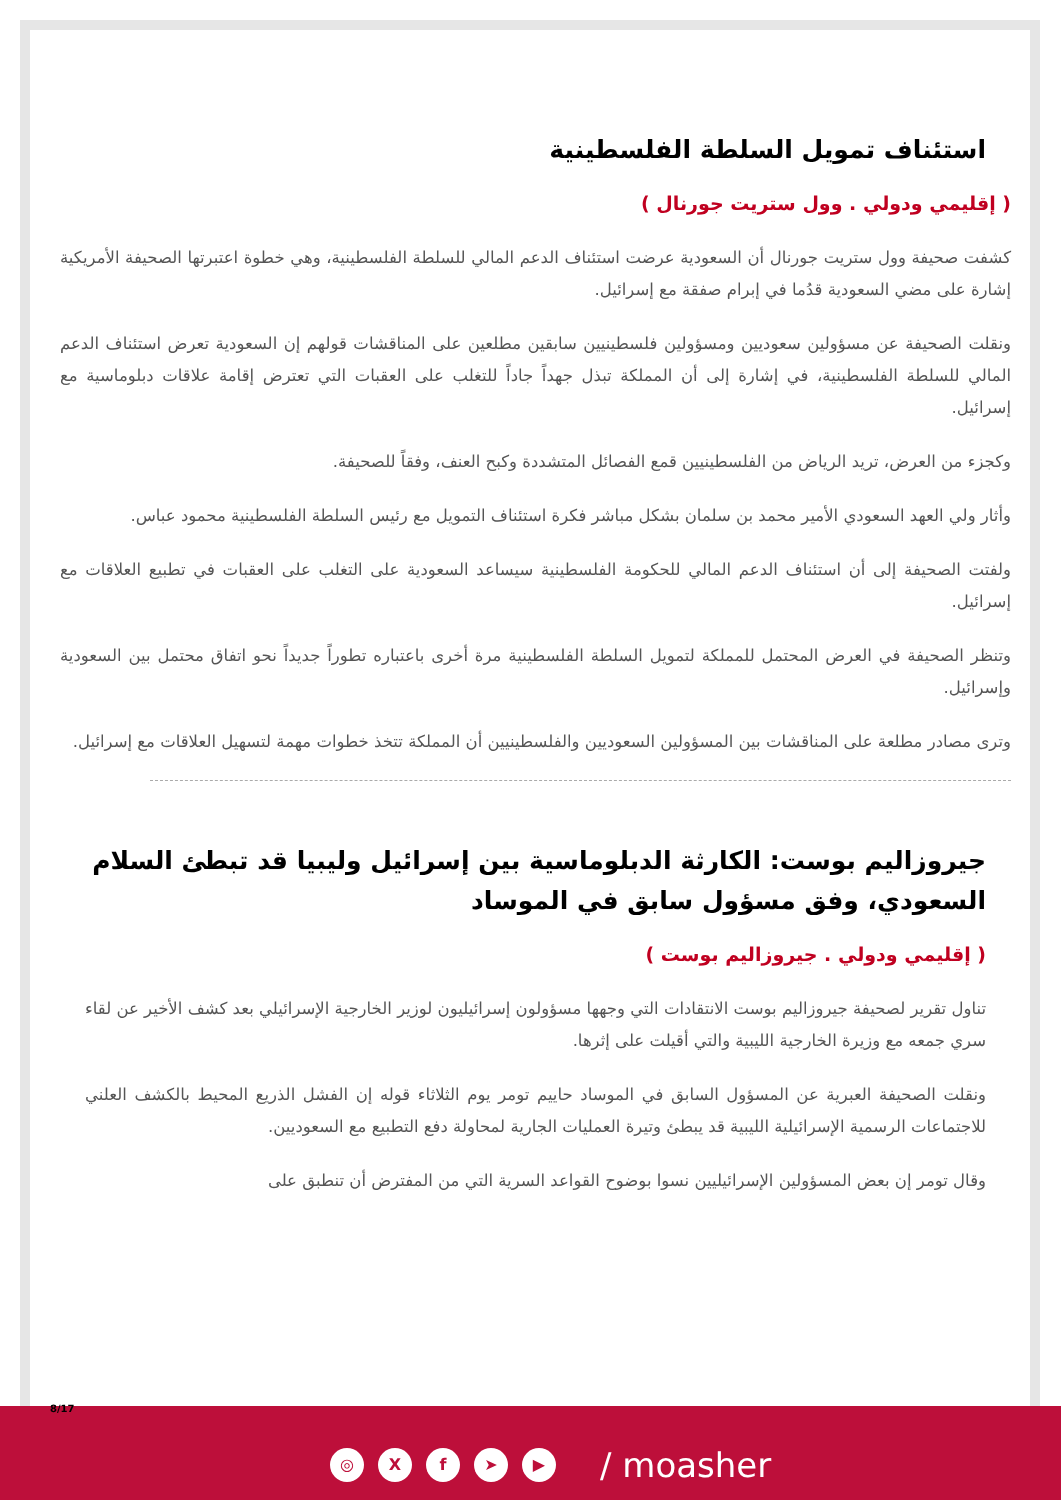استئناف تمويل السلطة الفلسطينية
( إقليمي ودولي . وول ستريت جورنال )
كشفت صحيفة وول ستريت جورنال أن السعودية عرضت استئناف الدعم المالي للسلطة الفلسطينية، وهي خطوة اعتبرتها الصحيفة الأمريكية إشارة على مضي السعودية قدُما في إبرام صفقة مع إسرائيل.
ونقلت الصحيفة عن مسؤولين سعوديين ومسؤولين فلسطينيين سابقين مطلعين على المناقشات قولهم إن السعودية تعرض استئناف الدعم المالي للسلطة الفلسطينية، في إشارة إلى أن المملكة تبذل جهداً جاداً للتغلب على العقبات التي تعترض إقامة علاقات دبلوماسية مع إسرائيل.
وكجزء من العرض، تريد الرياض من الفلسطينيين قمع الفصائل المتشددة وكبح العنف، وفقاً للصحيفة.
وأثار ولي العهد السعودي الأمير محمد بن سلمان بشكل مباشر فكرة استئناف التمويل مع رئيس السلطة الفلسطينية محمود عباس.
ولفتت الصحيفة إلى أن استئناف الدعم المالي للحكومة الفلسطينية سيساعد السعودية على التغلب على العقبات في تطبيع العلاقات مع إسرائيل.
وتنظر الصحيفة في العرض المحتمل للمملكة لتمويل السلطة الفلسطينية مرة أخرى باعتباره تطوراً جديداً نحو اتفاق محتمل بين السعودية وإسرائيل.
وترى مصادر مطلعة على المناقشات بين المسؤولين السعوديين والفلسطينيين أن المملكة تتخذ خطوات مهمة لتسهيل العلاقات مع إسرائيل.
جيروزاليم بوست: الكارثة الدبلوماسية بين إسرائيل وليبيا قد تبطئ السلام السعودي، وفق مسؤول سابق في الموساد
( إقليمي ودولي . جيروزاليم بوست )
تناول تقرير لصحيفة جيروزاليم بوست الانتقادات التي وجهها مسؤولون إسرائيليون لوزير الخارجية الإسرائيلي بعد كشف الأخير عن لقاء سري جمعه مع وزيرة الخارجية الليبية والتي أقيلت على إثرها.
ونقلت الصحيفة العبرية عن المسؤول السابق في الموساد حاييم تومر يوم الثلاثاء قوله إن الفشل الذريع المحيط بالكشف العلني للاجتماعات الرسمية الإسرائيلية الليبية قد يبطئ وتيرة العمليات الجارية لمحاولة دفع التطبيع مع السعوديين.
وقال تومر إن بعض المسؤولين الإسرائيليين نسوا بوضوح القواعد السرية التي من المفترض أن تنطبق على
8/17
◎ Xf ➤ ▶ / moasher